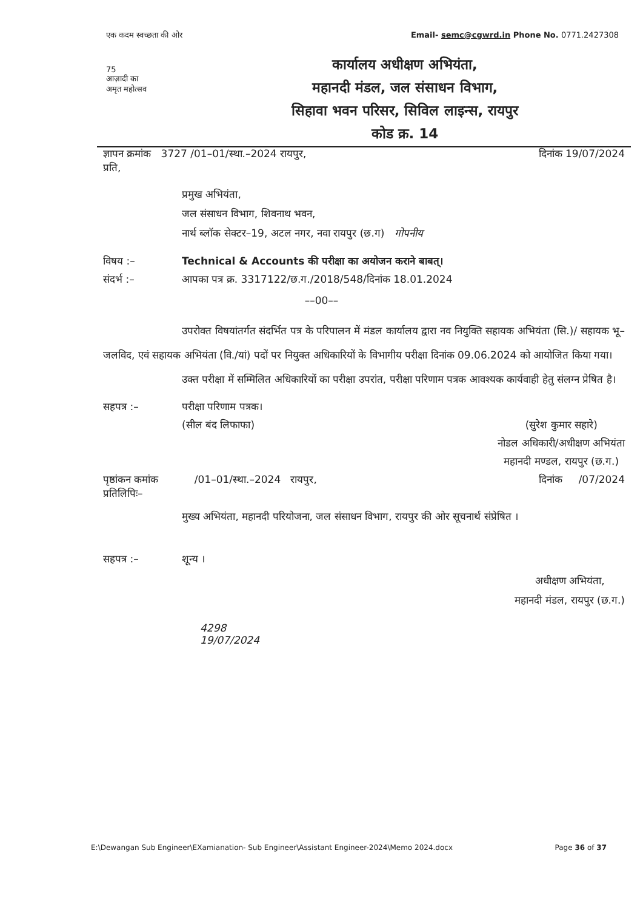एक कदम स्वच्छता की ओर Email- semc@cgwrd.in Phone No. 0771.2427308
75
आज़ादी का
अमृत महोत्सव
कार्यालय अधीक्षण अभियंता,
महानदी मंडल, जल संसाधन विभाग,
सिहावा भवन परिसर, सिविल लाइन्स, रायपुर
कोड क्र. 14
ज्ञापन क्रमांक 3727 /01–01/स्था.–2024 रायपुर, दिनांक 19/07/2024
प्रति,
प्रमुख अभियंता,
जल संसाधन विभाग, शिवनाथ भवन,
नार्थ ब्लॉक सेक्टर–19, अटल नगर, नवा रायपुर (छ.ग) गोपनीय
विषय :– Technical & Accounts की परीक्षा का अयोजन कराने बाबत्।
संदर्भ :– आपका पत्र क्र. 3317122/छ.ग./2018/548/दिनांक 18.01.2024
––00––
उपरोक्त विषयांतर्गत संदर्भित पत्र के परिपालन में मंडल कार्यालय द्वारा नव नियुक्ति सहायक अभियंता (सि.)/ सहायक भू–जलविद, एवं सहायक अभियंता (वि./यां) पदों पर नियुक्त अधिकारियों के विभागीय परीक्षा दिनांक 09.06.2024 को आयोजित किया गया।
उक्त परीक्षा में सम्मिलित अधिकारियों का परीक्षा उपरांत, परीक्षा परिणाम पत्रक आवश्यक कार्यवाही हेतु संलग्न प्रेषित है।
सहपत्र :– परीक्षा परिणाम पत्रक।
(सील बंद लिफाफा) (सुरेश कुमार सहारे)
नोडल अधिकारी/अधीक्षण अभियंता
महानदी मण्डल, रायपुर (छ.ग.)
पृष्ठांकन कमांक /01–01/स्था.–2024 रायपुर, दिनांक /07/2024
प्रतिलिपिः–
मुख्य अभियंता, महानदी परियोजना, जल संसाधन विभाग, रायपुर की ओर सूचनार्थ संप्रेषित ।
सहपत्र :– शून्य । अधीक्षण अभियंता,
महानदी मंडल, रायपुर (छ.ग.)
4298
19/07/2024
E:\Dewangan Sub Engineer\EXamianation- Sub Engineer\Assistant Engineer-2024\Memo 2024.docx Page 36 of 37